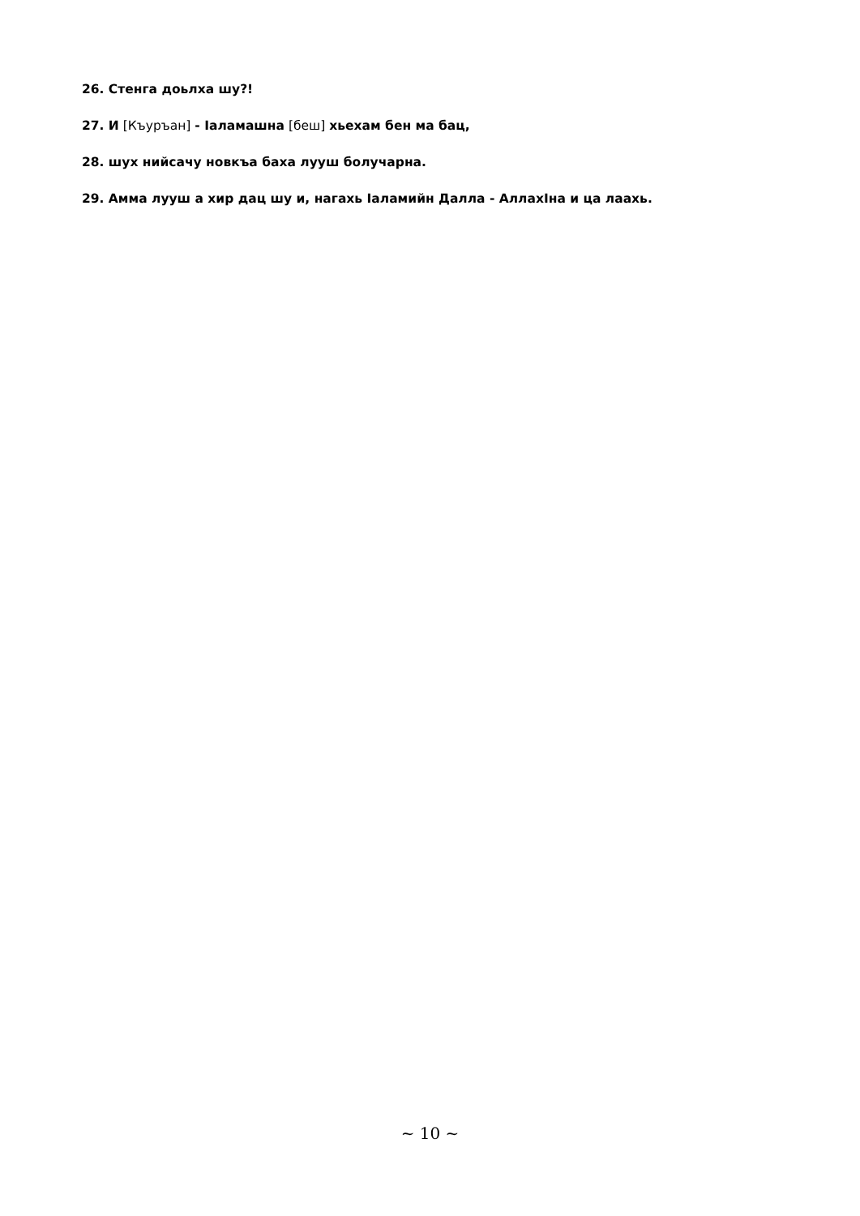26. Стенга доьлха шу?!
27. И [Къуръан] - Іаламашна [беш] хьехам бен ма бац,
28. шух нийсачу новкъа баха лууш болучарна.
29. Амма лууш а хир дац шу и, нагахь Іаламийн Далла - АллахІна и ца лаахь.
~ 10 ~